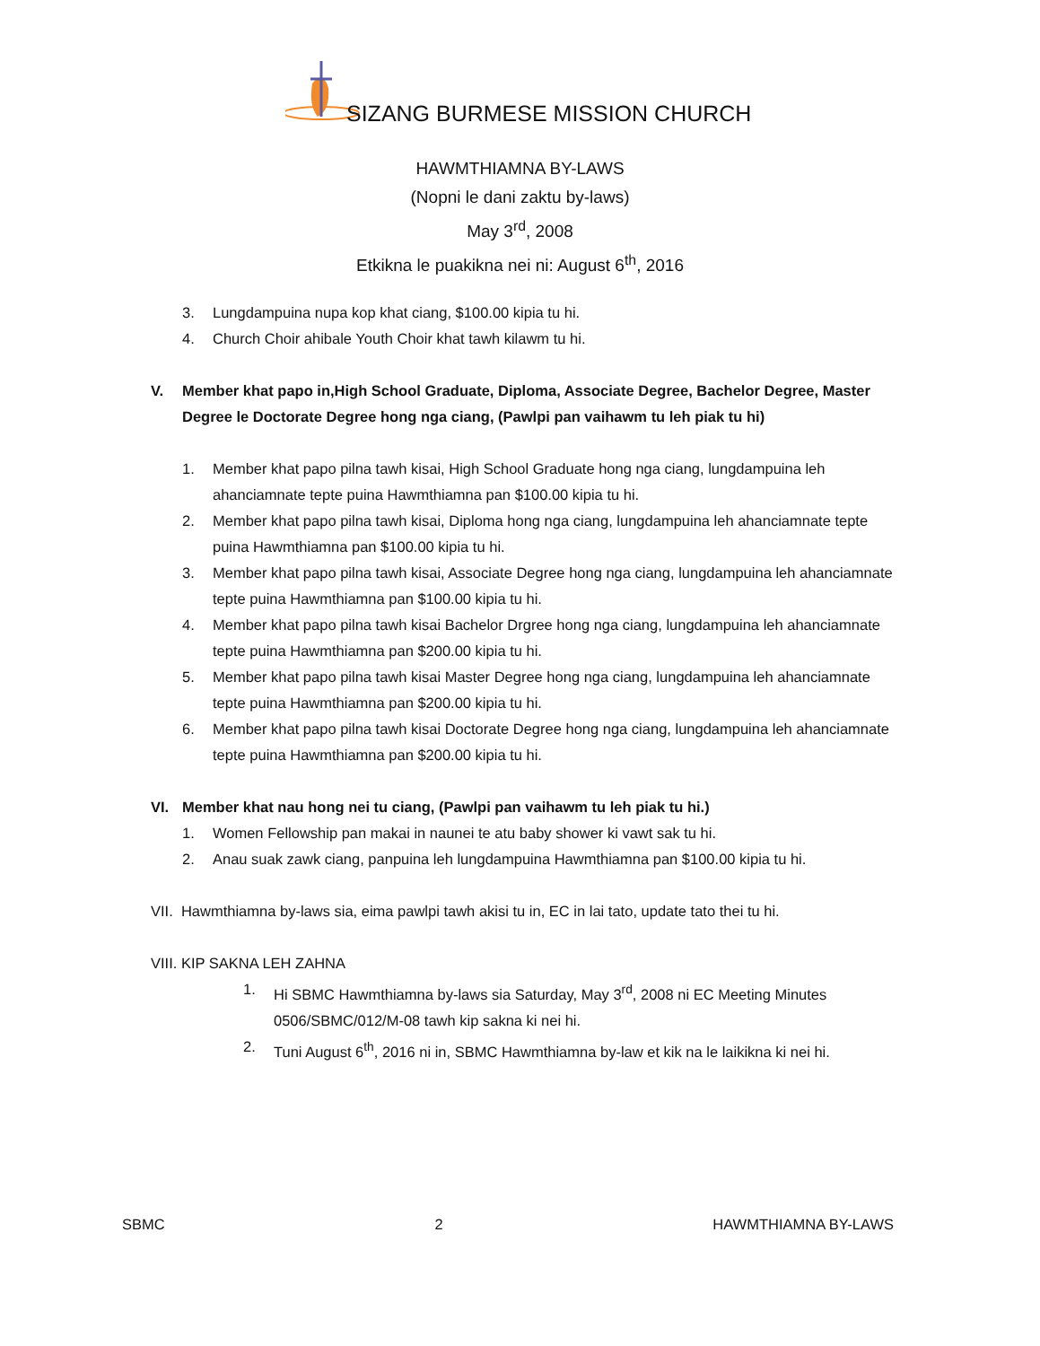SIZANG BURMESE MISSION CHURCH
HAWMTHIAMNA BY-LAWS
(Nopni le dani zaktu by-laws)
May 3<sup>rd</sup>, 2008
Etkikna le puakikna nei ni: August 6<sup>th</sup>, 2016
3. Lungdampuina nupa kop khat ciang, $100.00 kipia tu hi.
4. Church Choir ahibale Youth Choir khat tawh kilawm tu hi.
V. Member khat papo in,High School Graduate, Diploma, Associate Degree, Bachelor Degree, Master Degree le Doctorate Degree hong nga ciang, (Pawlpi pan vaihawm tu leh piak tu hi)
1. Member khat papo pilna tawh kisai, High School Graduate hong nga ciang, lungdampuina leh ahanciamnate tepte puina Hawmthiamna pan $100.00 kipia tu hi.
2. Member khat papo pilna tawh kisai, Diploma hong nga ciang, lungdampuina leh ahanciamnate tepte puina Hawmthiamna pan $100.00 kipia tu hi.
3. Member khat papo pilna tawh kisai, Associate Degree hong nga ciang, lungdampuina leh ahanciamnate tepte puina Hawmthiamna pan $100.00 kipia tu hi.
4. Member khat papo pilna tawh kisai Bachelor Drgree hong nga ciang, lungdampuina leh ahanciamnate tepte puina Hawmthiamna pan $200.00 kipia tu hi.
5. Member khat papo pilna tawh kisai Master Degree hong nga ciang, lungdampuina leh ahanciamnate tepte puina Hawmthiamna pan $200.00 kipia tu hi.
6. Member khat papo pilna tawh kisai Doctorate Degree hong nga ciang, lungdampuina leh ahanciamnate tepte puina Hawmthiamna pan $200.00 kipia tu hi.
VI. Member khat nau hong nei tu ciang, (Pawlpi pan vaihawm tu leh piak tu hi.)
1. Women Fellowship pan makai in naunei te atu baby shower ki vawt sak tu hi.
2. Anau suak zawk ciang, panpuina leh lungdampuina Hawmthiamna pan $100.00 kipia tu hi.
VII. Hawmthiamna by-laws sia, eima pawlpi tawh akisi tu in, EC in lai tato, update tato thei tu hi.
VIII. KIP SAKNA LEH ZAHNA
1. Hi SBMC Hawmthiamna by-laws sia Saturday, May 3<sup>rd</sup>, 2008 ni EC Meeting Minutes 0506/SBMC/012/M-08 tawh kip sakna ki nei hi.
2. Tuni August 6<sup>th</sup>, 2016 ni in, SBMC Hawmthiamna by-law et kik na le laikikna ki nei hi.
SBMC 2 HAWMTHIAMNA BY-LAWS